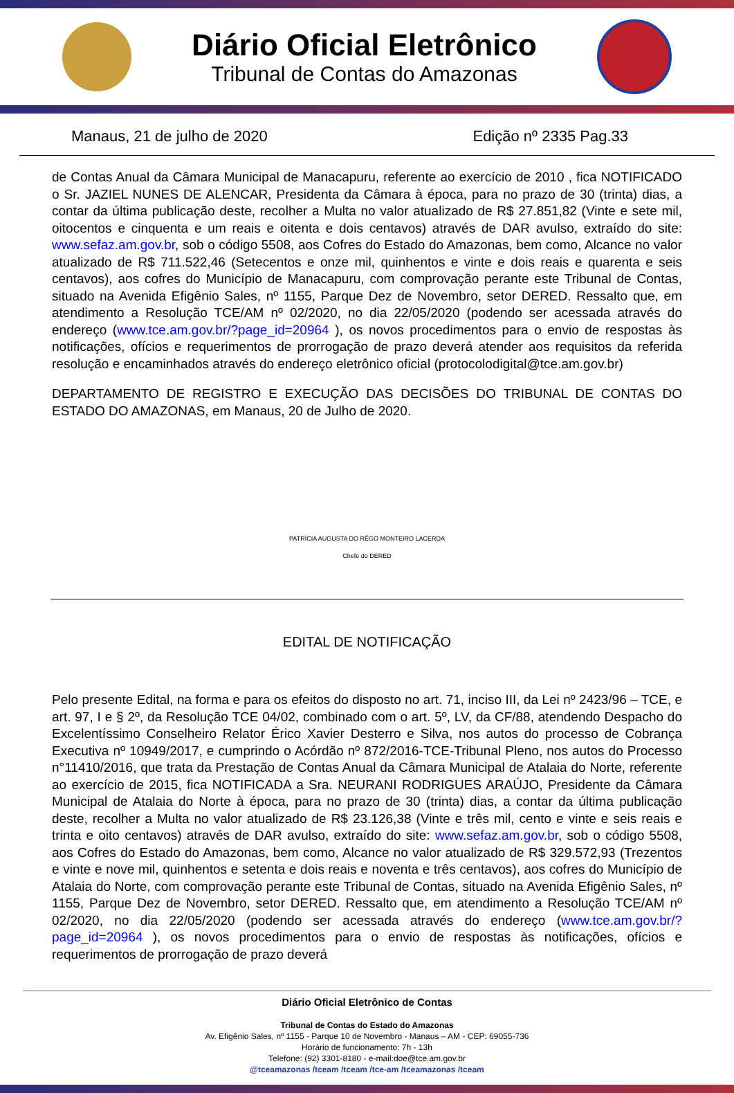Diário Oficial Eletrônico
Tribunal de Contas do Amazonas
Manaus, 21 de julho de 2020 Edição nº 2335 Pag.33
de Contas Anual da Câmara Municipal de Manacapuru, referente ao exercício de 2010 , fica NOTIFICADO o Sr. JAZIEL NUNES DE ALENCAR, Presidenta da Câmara à época, para no prazo de 30 (trinta) dias, a contar da última publicação deste, recolher a Multa no valor atualizado de R$ 27.851,82 (Vinte e sete mil, oitocentos e cinquenta e um reais e oitenta e dois centavos) através de DAR avulso, extraído do site: www.sefaz.am.gov.br, sob o código 5508, aos Cofres do Estado do Amazonas, bem como, Alcance no valor atualizado de R$ 711.522,46 (Setecentos e onze mil, quinhentos e vinte e dois reais e quarenta e seis centavos), aos cofres do Município de Manacapuru, com comprovação perante este Tribunal de Contas, situado na Avenida Efigênio Sales, nº 1155, Parque Dez de Novembro, setor DERED. Ressalto que, em atendimento a Resolução TCE/AM nº 02/2020, no dia 22/05/2020 (podendo ser acessada através do endereço (www.tce.am.gov.br/?page_id=20964 ), os novos procedimentos para o envio de respostas às notificações, ofícios e requerimentos de prorrogação de prazo deverá atender aos requisitos da referida resolução e encaminhados através do endereço eletrônico oficial (protocolodigital@tce.am.gov.br)
DEPARTAMENTO DE REGISTRO E EXECUÇÃO DAS DECISÕES DO TRIBUNAL DE CONTAS DO ESTADO DO AMAZONAS, em Manaus, 20 de Julho de 2020.
PATRÍCIA AUGUSTA DO RÊGO MONTEIRO LACERDA
Chefe do DERED
EDITAL DE NOTIFICAÇÃO
Pelo presente Edital, na forma e para os efeitos do disposto no art. 71, inciso III, da Lei nº 2423/96 – TCE, e art. 97, I e § 2º, da Resolução TCE 04/02, combinado com o art. 5º, LV, da CF/88, atendendo Despacho do Excelentíssimo Conselheiro Relator Érico Xavier Desterro e Silva, nos autos do processo de Cobrança Executiva nº 10949/2017, e cumprindo o Acórdão nº 872/2016-TCE-Tribunal Pleno, nos autos do Processo n°11410/2016, que trata da Prestação de Contas Anual da Câmara Municipal de Atalaia do Norte, referente ao exercício de 2015, fica NOTIFICADA a Sra. NEURANI RODRIGUES ARAÚJO, Presidente da Câmara Municipal de Atalaia do Norte à época, para no prazo de 30 (trinta) dias, a contar da última publicação deste, recolher a Multa no valor atualizado de R$ 23.126,38 (Vinte e três mil, cento e vinte e seis reais e trinta e oito centavos) através de DAR avulso, extraído do site: www.sefaz.am.gov.br, sob o código 5508, aos Cofres do Estado do Amazonas, bem como, Alcance no valor atualizado de R$ 329.572,93 (Trezentos e vinte e nove mil, quinhentos e setenta e dois reais e noventa e três centavos), aos cofres do Município de Atalaia do Norte, com comprovação perante este Tribunal de Contas, situado na Avenida Efigênio Sales, nº 1155, Parque Dez de Novembro, setor DERED. Ressalto que, em atendimento a Resolução TCE/AM nº 02/2020, no dia 22/05/2020 (podendo ser acessada através do endereço (www.tce.am.gov.br/?page_id=20964 ), os novos procedimentos para o envio de respostas às notificações, ofícios e requerimentos de prorrogação de prazo deverá
Diário Oficial Eletrônico de Contas
Tribunal de Contas do Estado do Amazonas
Av. Efigênio Sales, nº 1155 - Parque 10 de Novembro - Manaus – AM - CEP: 69055-736
Horário de funcionamento: 7h - 13h
Telefone: (92) 3301-8180 - e-mail:doe@tce.am.gov.br
@tceamazonas /tceam /tceam /tce-am /tceamazonas /tceam